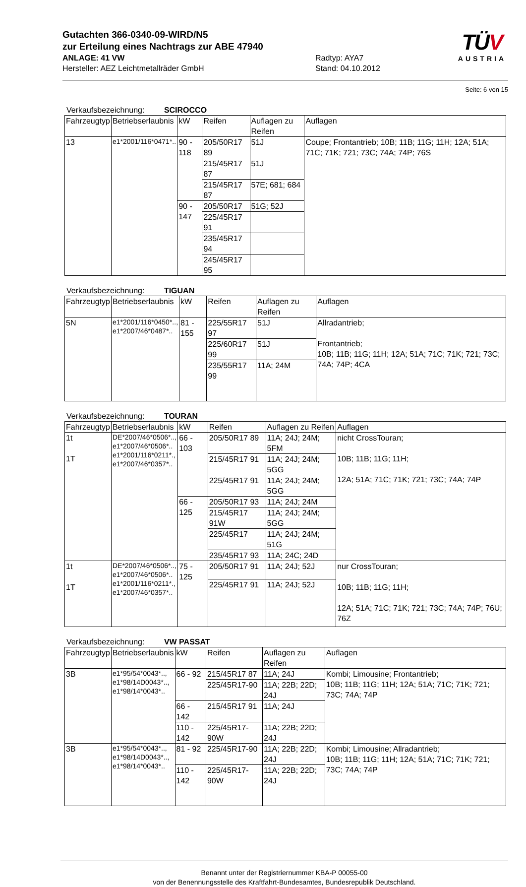Gutachten 366-0340-09-WIRD/N5
zur Erteilung eines Nachtrags zur ABE 47940
ANLAGE: 41 VW Radtyp: AYA7
Hersteller: AEZ Leichtmetallräder GmbH Stand: 04.10.2012
TÜV
AUSTRIA
Seite: 6 von 15
Verkaufsbezeichnung: SCIROCCO
| Fahrzeugtyp | Betriebserlaubnis | kW | Reifen | Auflagen zu Reifen | Auflagen |
| --- | --- | --- | --- | --- | --- |
| 13 | e1*2001/116*0471*.. | 90 - 118 | 205/50R17 89 | 51J | Coupe; Frontantrieb; 10B; 11B; 11G; 11H; 12A; 51A; 71C; 71K; 721; 73C; 74A; 74P; 76S |
| | | | 215/45R17 87 | 51J | |
| | | | 215/45R17 87 | 57E; 681; 684 | |
| | | 90 - 147 | 205/50R17 | 51G; 52J | |
| | | | 225/45R17 91 | | |
| | | | 235/45R17 94 | | |
| | | | 245/45R17 95 | | |
Verkaufsbezeichnung: TIGUAN
| Fahrzeugtyp | Betriebserlaubnis | kW | Reifen | Auflagen zu Reifen | Auflagen |
| --- | --- | --- | --- | --- | --- |
| 5N | e1*2001/116*0450*.., e1*2007/46*0487*.. | 81 - 155 | 225/55R17 97 | 51J | Allradantrieb; Frontantrieb; 10B; 11B; 11G; 11H; 12A; 51A; 71C; 71K; 721; 73C; 74A; 74P; 4CA |
| | | | 225/60R17 99 | 51J | |
| | | | 235/55R17 99 | 11A; 24M | |
Verkaufsbezeichnung: TOURAN
| Fahrzeugtyp | Betriebserlaubnis | kW | Reifen | Auflagen zu Reifen | Auflagen |
| --- | --- | --- | --- | --- | --- |
| 1t 1T | DE*2007/46*0506*.., e1*2007/46*0506*.. e1*2001/116*0211*., e1*2007/46*0357*.. | 66 - 103 | 205/50R17 89 | 11A; 24J; 24M; 5FM | nicht CrossTouran; 10B; 11B; 11G; 11H; 12A; 51A; 71C; 71K; 721; 73C; 74A; 74P |
| | | | 215/45R17 91 | 11A; 24J; 24M; 5GG | |
| | | | 225/45R17 91 | 11A; 24J; 24M; 5GG | |
| | | 66 - 125 | 205/50R17 93 | 11A; 24J; 24M | |
| | | | 215/45R17 91W | 11A; 24J; 24M; 5GG | |
| | | | 225/45R17 | 11A; 24J; 24M; 51G | |
| | | | 235/45R17 93 | 11A; 24C; 24D | |
| 1t 1T | DE*2007/46*0506*.., e1*2007/46*0506*.. e1*2001/116*0211*., e1*2007/46*0357*.. | 75 - 125 | 205/50R17 91 | 11A; 24J; 52J | nur CrossTouran; 10B; 11B; 11G; 11H; 12A; 51A; 71C; 71K; 721; 73C; 74A; 74P; 76U; 76Z |
| | | | 225/45R17 91 | 11A; 24J; 52J | |
Verkaufsbezeichnung: VW PASSAT
| Fahrzeugtyp | Betriebserlaubnis | kW | Reifen | Auflagen zu Reifen | Auflagen |
| --- | --- | --- | --- | --- | --- |
| 3B | e1*95/54*0043*.., e1*98/14D0043*.., e1*98/14*0043*.. | 66 - 92 | 215/45R17 87 | 11A; 24J | Kombi; Limousine; Frontantrieb; 10B; 11B; 11G; 11H; 12A; 51A; 71C; 71K; 721; 73C; 74A; 74P |
| | | | 225/45R17-90 | 11A; 22B; 22D; 24J | |
| | | 66 - 142 | 215/45R17 91 | 11A; 24J | |
| | | 110 - 142 | 225/45R17-90W | 11A; 22B; 22D; 24J | |
| 3B | e1*95/54*0043*.., e1*98/14D0043*.., e1*98/14*0043*.. | 81 - 92 | 225/45R17-90 | 11A; 22B; 22D; 24J | Kombi; Limousine; Allradantrieb; 10B; 11B; 11G; 11H; 12A; 51A; 71C; 71K; 721; 73C; 74A; 74P |
| | | 110 - 142 | 225/45R17-90W | 11A; 22B; 22D; 24J | |
Benannt unter der Registriernummer KBA-P 00055-00
von der Benennungsstelle des Kraftfahrt-Bundesamtes, Bundesrepublik Deutschland.